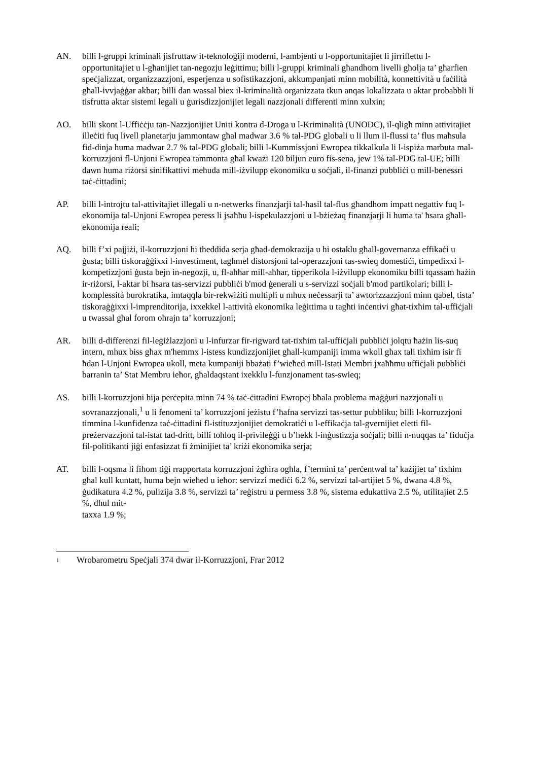AN. billi l-gruppi kriminali jisfruttaw it-teknoloġiji moderni, l-ambjenti u l-opportunitajiet li jirriflettu l-opportunitajiet u l-għanijiet tan-negozju leġittimu; billi l-gruppi kriminali għandhom livelli għolja ta’ għarfien speċjalizzat, organizzazzjoni, esperjenza u sofistikazzjoni, akkumpanjati minn mobilità, konnettività u faċilità għall-ivvjaġġar akbar; billi dan wassal biex il-kriminalità organizzata tkun anqas lokalizzata u aktar probabbli li tisfrutta aktar sistemi legali u ġurisdizzjonijiet legali nazzjonali differenti minn xulxin;
AO. billi skont l-Uffiċċju tan-Nazzjonijiet Uniti kontra d-Droga u l-Kriminalità (UNODC), il-qligħ minn attivitajiet illeċiti fuq livell planetarju jammontaw għal madwar 3.6 % tal-PDG globali u li llum il-flussi ta’ flus maħsula fid-dinja huma madwar 2.7 % tal-PDG globali; billi l-Kummissjoni Ewropea tikkalkula li l-ispiża marbuta mal-korruzzjoni fl-Unjoni Ewropea tammonta għal kważi 120 biljun euro fis-sena, jew 1% tal-PDG tal-UE; billi dawn huma riżorsi sinifikattivi meħuda mill-iżvilupp ekonomiku u soċjali, il-finanzi pubbliċi u mill-benessri taċ-ċittadini;
AP. billi l-introjtu tal-attivitajiet illegali u n-netwerks finanzjarji tal-ħasil tal-flus għandhom impatt negattiv fuq l-ekonomija tal-Unjoni Ewropea peress li jsaħħu l-ispekulazzjoni u l-bżieżaq finanzjarji li huma ta' ħsara għall-ekonomija reali;
AQ. billi f’xi pajjiżi, il-korruzzjoni hi theddida serja għad-demokrazija u hi ostaklu għall-governanza effikaċi u ġusta; billi tiskoraġġixxi l-investiment, tagħmel distorsjoni tal-operazzjoni tas-swieq domestiċi, timpedixxi l-kompetizzjoni ġusta bejn in-negozji, u, fl-aħħar mill-aħħar, tipperikola l-iżvilupp ekonomiku billi tqassam ħażin ir-riżorsi, l-aktar bi ħsara tas-servizzi pubbliċi b'mod ġenerali u s-servizzi soċjali b'mod partikolari; billi l-komplessità burokratika, imtaqqla bir-rekwiżiti multipli u mhux neċessarji ta’ awtorizzazzjoni minn qabel, tista’ tiskoraġġixxi l-imprenditorija, ixxekkel l-attività ekonomika leġittima u tagħti inċentivi għat-tixħim tal-uffiċjali u twassal għal forom oħrajn ta’ korruzzjoni;
AR. billi d-differenzi fil-leġiżlazzjoni u l-infurzar fir-rigward tat-tixħim tal-uffiċjali pubbliċi jolqtu ħażin lis-suq intern, mhux biss għax m'hemmx l-istess kundizzjonijiet għall-kumpaniji imma wkoll għax tali tixħim isir fi ħdan l-Unjoni Ewropea ukoll, meta kumpaniji bbażati f’wieħed mill-Istati Membri jxaħħmu uffiċjali pubbliċi barranin ta’ Stat Membru ieħor, għaldaqstant ixekklu l-funzjonament tas-swieq;
AS. billi l-korruzzjoni hija perċepita minn 74 % taċ-ċittadini Ewropej bħala problema maġġuri nazzjonali u sovranazzjonali,<sup>1</sup> u li fenomeni ta’ korruzzjoni jeżistu f’ħafna servizzi tas-settur pubbliku; billi l-korruzzjoni timmina l-kunfidenza taċ-ċittadini fl-istituzzjonijiet demokratiċi u l-effikaċja tal-gvernijiet eletti fil-preżervazzjoni tal-istat tad-dritt, billi toħloq il-privileġġi u b’hekk l-inġustizzja soċjali; billi n-nuqqas ta’ fiduċja fil-politikanti jiġi enfasizzat fi żminijiet ta’ kriżi ekonomika serja;
AT. billi l-oqsma li fihom tiġi rrapportata korruzzjoni żgħira ogħla, f’termini ta’ perċentwal ta’ każijiet ta’ tixħim għal kull kuntatt, huma bejn wieħed u ieħor: servizzi mediċi 6.2 %, servizzi tal-artijiet 5 %, dwana 4.8 %, ġudikatura 4.2 %, pulizija 3.8 %, servizzi ta’ reġistru u permess 3.8 %, sistema edukattiva 2.5 %, utilitajiet 2.5 %, dħul mit-
taxxa 1.9 %;
1
Wrobarometru Speċjali 374 dwar il-Korruzzjoni, Frar 2012